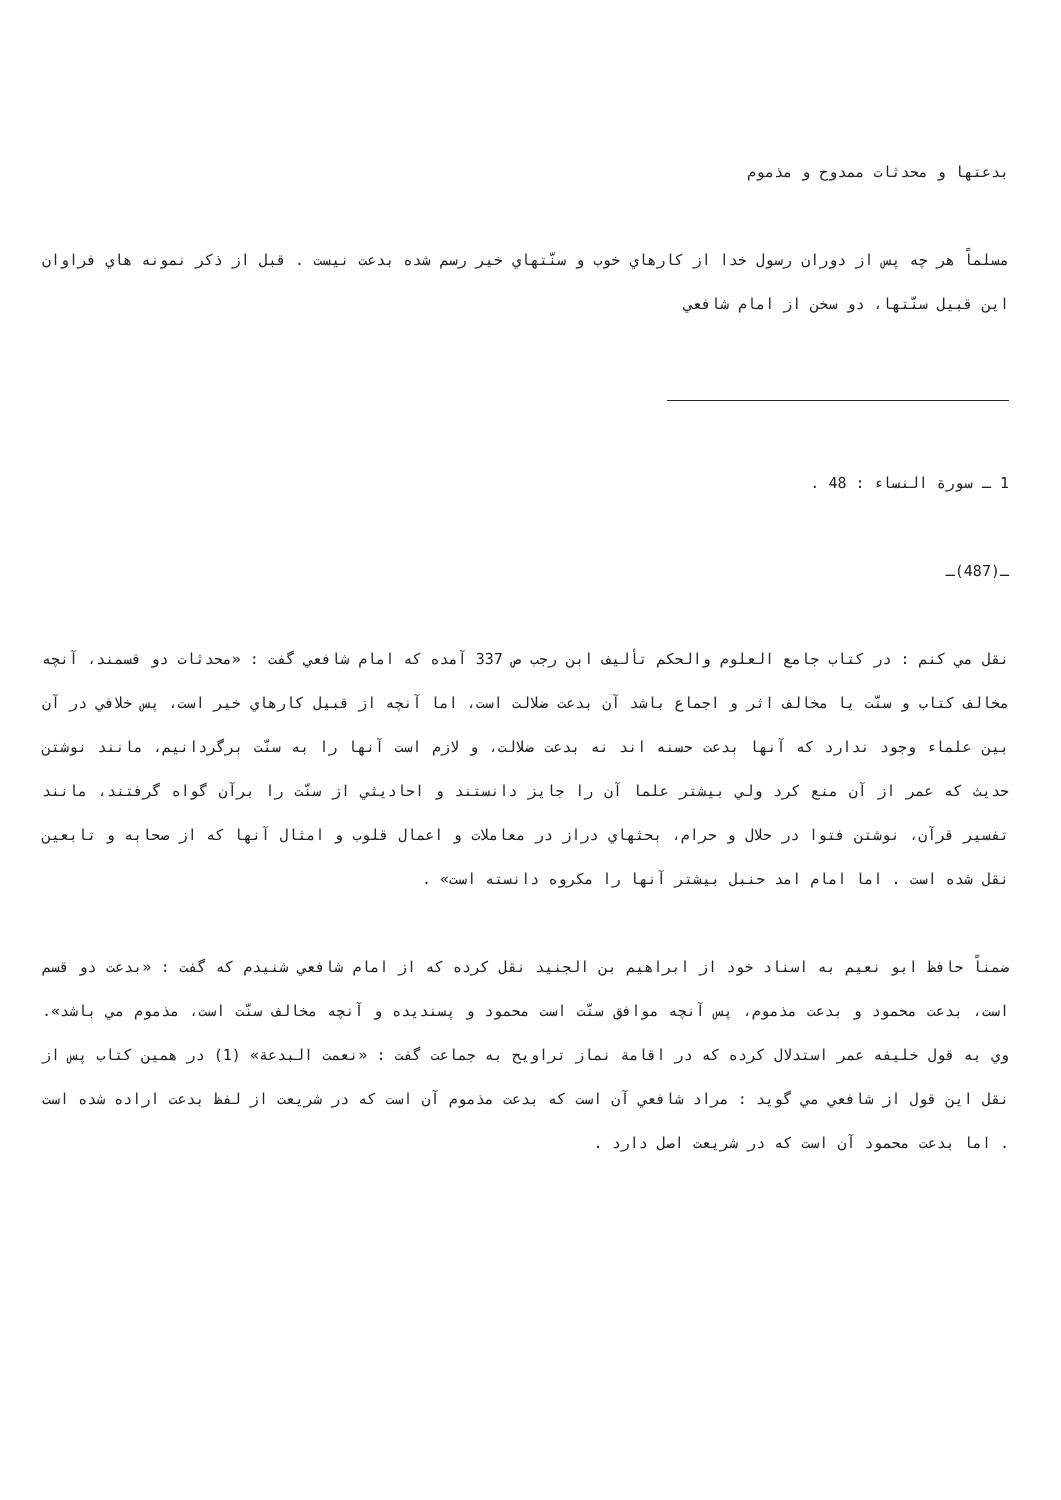بدعتها و محدثات ممدوح و مذموم
مسلماً هر چه پس از دوران رسول خدا از كارهاي خوب و سنّتهاي خير رسم شده بدعت نيست . قبل از ذكر نمونه هاي فراوان اين قبيل سنّتها، دو سخن از امام شافعي
1 ـ سورة النساء : 48 .
ـ(487)ـ
نقل مي كنم : در كتاب جامع العلوم والحكم تأليف ابن رجب ص 337 آمده كه امام شافعي گفت : «محدثات دو قسمند، آنچه مخالف كتاب و سنّت يا مخالف اثر و اجماع باشد آن بدعت ضلالت است، اما آنچه از قبيل كارهاي خير است، پس خلافي در آن بين علماء وجود ندارد كه آنها بدعت حسنه اند نه بدعت ضلالت، و لازم است آنها را به سنّت برگردانيم، مانند نوشتن حديث كه عمر از آن منع كرد ولي بيشتر علما آن را جايز دانستند و احاديثي از سنّت را برآن گواه گرفتند، مانند تفسير قرآن، نوشتن فتوا در حلال و حرام، بحثهاي دراز در معاملات و اعمال قلوب و امثال آنها كه از صحابه و تابعين نقل شده است . اما امام امد حنبل بيشتر آنها را مكروه دانسته است» .
ضمناً حافظ ابو نعيم به اسناد خود از ابراهيم بن الجنيد نقل كرده كه از امام شافعي شنيدم كه گفت : «بدعت دو قسم است، بدعت محمود و بدعت مذموم، پس آنچه موافق سنّت است محمود و پسنديده و آنچه مخالف سنّت است، مذموم مي باشد». وي به قول خليفه عمر استدلال كرده كه در اقامة نماز تراويح به جماعت گفت : «نعمت البدعة» (1) در همين كتاب پس از نقل اين قول از شافعي مي گويد : مراد شافعي آن است كه بدعت مذموم آن است كه در شريعت از لفظ بدعت اراده شده است . اما بدعت محمود آن است كه در شريعت اصل دارد .